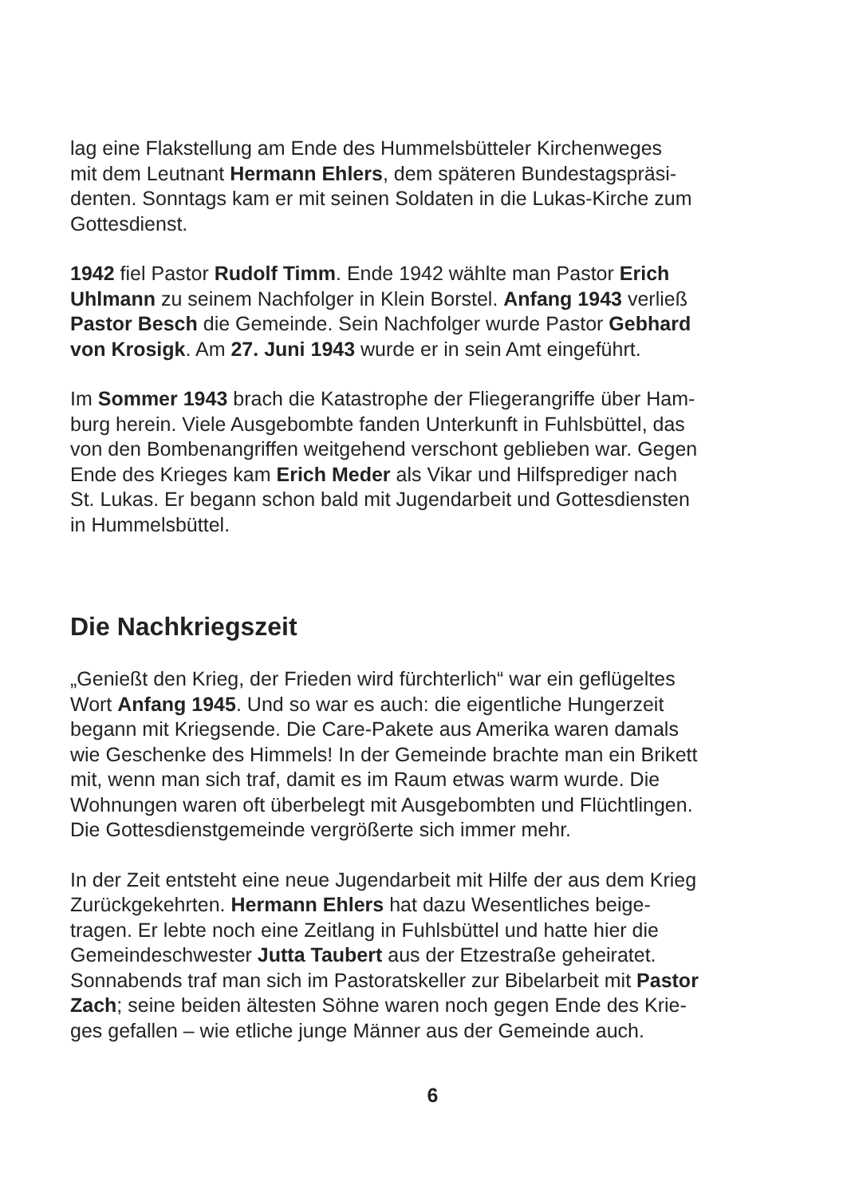lag eine Flakstellung am Ende des Hummelsbütteler Kirchenweges
mit dem Leutnant Hermann Ehlers, dem späteren Bundestagspräsi-
denten. Sonntags kam er mit seinen Soldaten in die Lukas-Kirche zum
Gottesdienst.
1942 fiel Pastor Rudolf Timm. Ende 1942 wählte man Pastor Erich
Uhlmann zu seinem Nachfolger in Klein Borstel. Anfang 1943 verließ
Pastor Besch die Gemeinde. Sein Nachfolger wurde Pastor Gebhard
von Krosigk. Am 27. Juni 1943 wurde er in sein Amt eingeführt.
Im Sommer 1943 brach die Katastrophe der Fliegerangriffe über Ham-
burg herein. Viele Ausgebombte fanden Unterkunft in Fuhlsbüttel, das
von den Bombenangriffen weitgehend verschont geblieben war. Gegen
Ende des Krieges kam Erich Meder als Vikar und Hilfsprediger nach
St. Lukas. Er begann schon bald mit Jugendarbeit und Gottesdiensten
in Hummelsbüttel.
Die Nachkriegszeit
„Genießt den Krieg, der Frieden wird fürchterlich“ war ein geflügeltes
Wort Anfang 1945. Und so war es auch: die eigentliche Hungerzeit
begann mit Kriegsende. Die Care-Pakete aus Amerika waren damals
wie Geschenke des Himmels! In der Gemeinde brachte man ein Brikett
mit, wenn man sich traf, damit es im Raum etwas warm wurde. Die
Wohnungen waren oft überbelegt mit Ausgebombten und Flüchtlingen.
Die Gottesdienstgemeinde vergrößerte sich immer mehr.
In der Zeit entsteht eine neue Jugendarbeit mit Hilfe der aus dem Krieg
Zurückgekehrten. Hermann Ehlers hat dazu Wesentliches beige-
tragen. Er lebte noch eine Zeitlang in Fuhlsbüttel und hatte hier die
Gemeindeschwester Jutta Taubert aus der Etzestraße geheiratet.
Sonnabends traf man sich im Pastoratskeller zur Bibelarbeit mit Pastor
Zach; seine beiden ältesten Söhne waren noch gegen Ende des Krie-
ges gefallen – wie etliche junge Männer aus der Gemeinde auch.
6